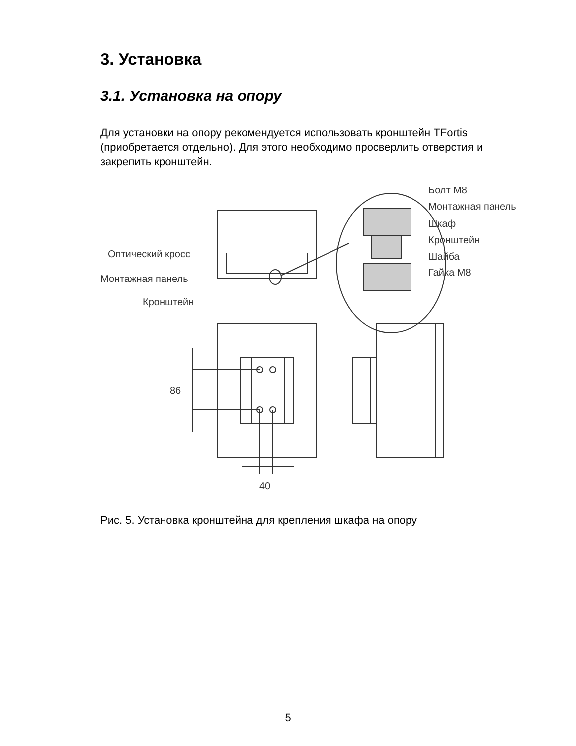3. Установка
3.1. Установка на опору
Для установки на опору рекомендуется использовать кронштейн TFortis (приобретается отдельно). Для этого необходимо просверлить отверстия и закрепить кронштейн.
Оптический кросс
Монтажная панель
Кронштейн
Болт М8
Монтажная панель
Шкаф
Кронштейн
Шайба
Гайка М8
86
40
Рис. 5. Установка кронштейна для крепления шкафа на опору
5